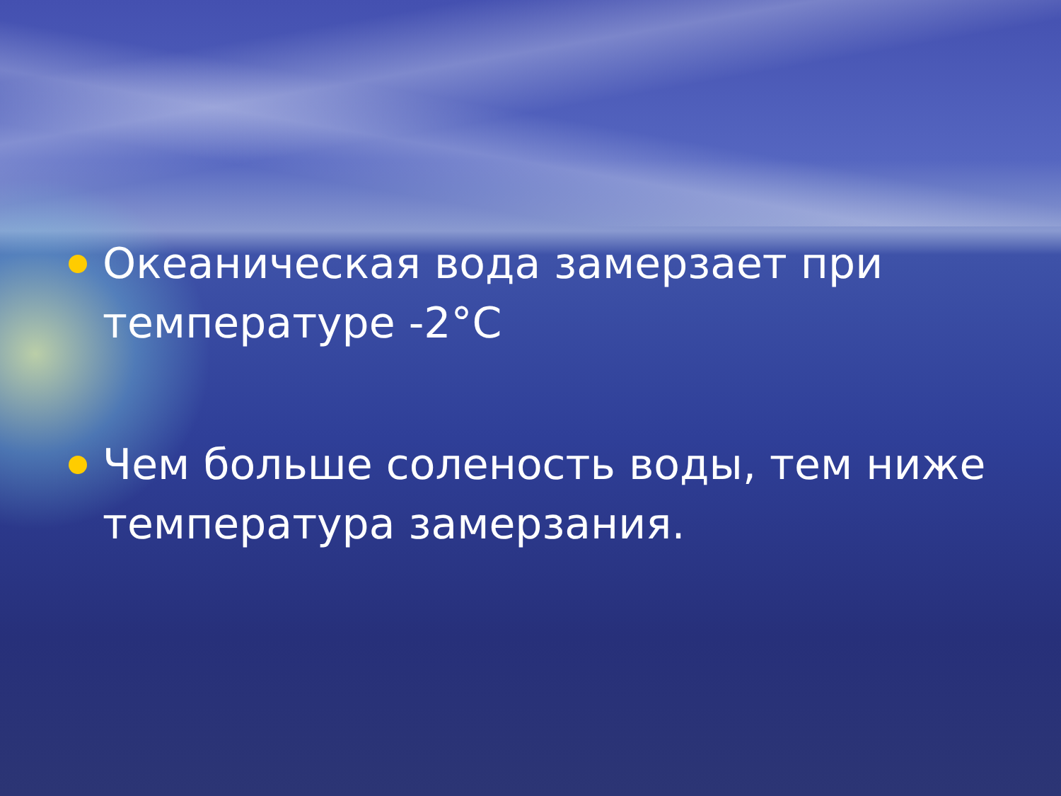Океаническая вода замерзает при температуре -2°С
Чем больше соленость воды, тем ниже температура замерзания.